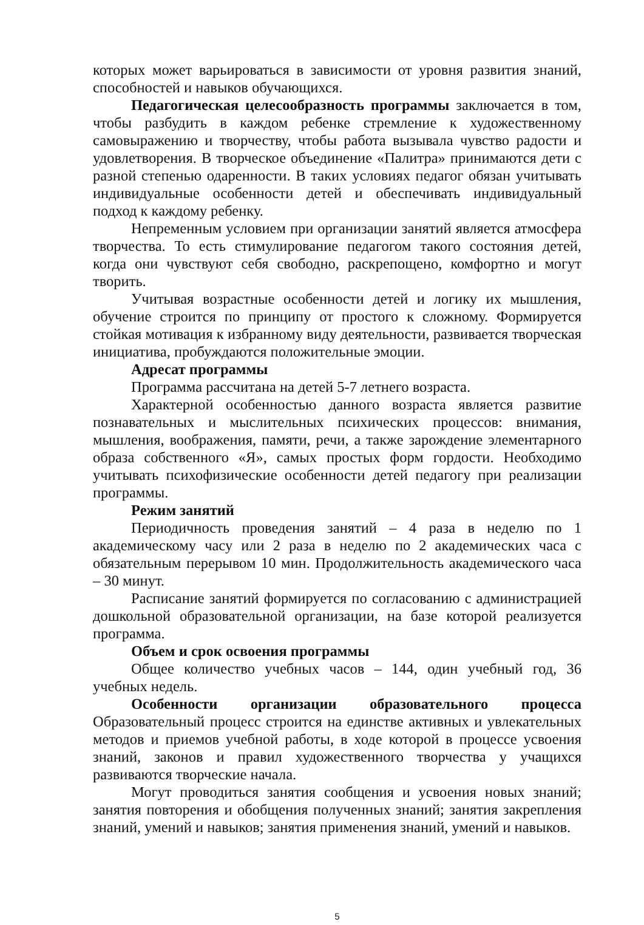которых может варьироваться в зависимости от уровня развития знаний, способностей и навыков обучающихся.
Педагогическая целесообразность программы заключается в том, чтобы разбудить в каждом ребенке стремление к художественному самовыражению и творчеству, чтобы работа вызывала чувство радости и удовлетворения. В творческое объединение «Палитра» принимаются дети с разной степенью одаренности. В таких условиях педагог обязан учитывать индивидуальные особенности детей и обеспечивать индивидуальный подход к каждому ребенку.
Непременным условием при организации занятий является атмосфера творчества. То есть стимулирование педагогом такого состояния детей, когда они чувствуют себя свободно, раскрепощено, комфортно и могут творить.
Учитывая возрастные особенности детей и логику их мышления, обучение строится по принципу от простого к сложному. Формируется стойкая мотивация к избранному виду деятельности, развивается творческая инициатива, пробуждаются положительные эмоции.
Адресат программы
Программа рассчитана на детей 5-7 летнего возраста.
Характерной особенностью данного возраста является развитие познавательных и мыслительных психических процессов: внимания, мышления, воображения, памяти, речи, а также зарождение элементарного образа собственного «Я», самых простых форм гордости. Необходимо учитывать психофизические особенности детей педагогу при реализации программы.
Режим занятий
Периодичность проведения занятий – 4 раза в неделю по 1 академическому часу или 2 раза в неделю по 2 академических часа с обязательным перерывом 10 мин. Продолжительность академического часа – 30 минут.
Расписание занятий формируется по согласованию с администрацией дошкольной образовательной организации, на базе которой реализуется программа.
Объем и срок освоения программы
Общее количество учебных часов – 144, один учебный год, 36 учебных недель.
Особенности организации образовательного процесса
Образовательный процесс строится на единстве активных и увлекательных методов и приемов учебной работы, в ходе которой в процессе усвоения знаний, законов и правил художественного творчества у учащихся развиваются творческие начала.
Могут проводиться занятия сообщения и усвоения новых знаний; занятия повторения и обобщения полученных знаний; занятия закрепления знаний, умений и навыков; занятия применения знаний, умений и навыков.
5